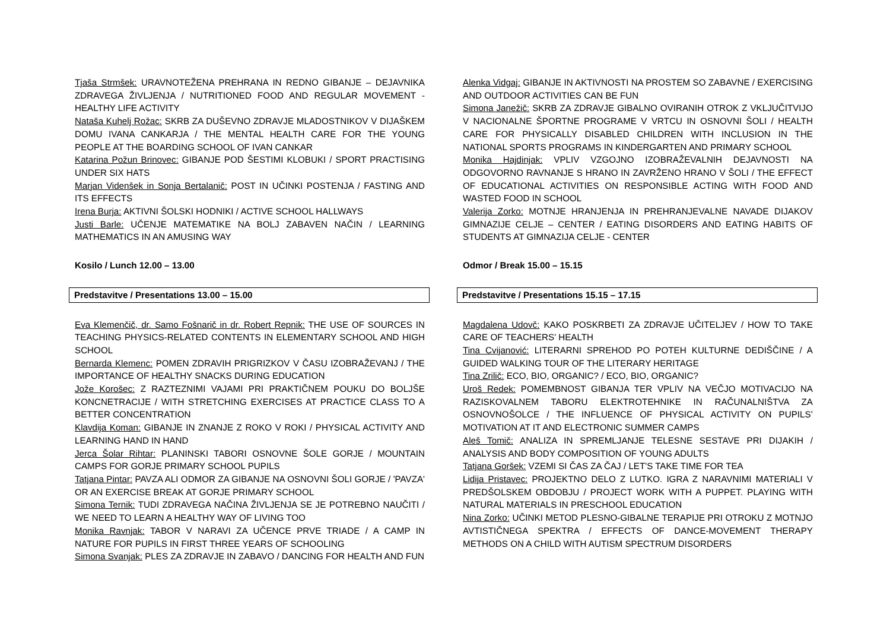Tjaša Strmšek: URAVNOTEŽENA PREHRANA IN REDNO GIBANJE – DEJAVNIKA ZDRAVEGA ŽIVLJENJA / NUTRITIONED FOOD AND REGULAR MOVEMENT - HEALTHY LIFE ACTIVITY
Nataša Kuhelj Rožac: SKRB ZA DUŠEVNO ZDRAVJE MLADOSTNIKOV V DIJAŠKEM DOMU IVANA CANKARJA / THE MENTAL HEALTH CARE FOR THE YOUNG PEOPLE AT THE BOARDING SCHOOL OF IVAN CANKAR
Katarina Požun Brinovec: GIBANJE POD ŠESTIMI KLOBUKI / SPORT PRACTISING UNDER SIX HATS
Marjan Videnšek in Sonja Bertalanič: POST IN UČINKI POSTENJA / FASTING AND ITS EFFECTS
Irena Burja: AKTIVNI ŠOLSKI HODNIKI / ACTIVE SCHOOL HALLWAYS
Justi Barle: UČENJE MATEMATIKE NA BOLJ ZABAVEN NAČIN / LEARNING MATHEMATICS IN AN AMUSING WAY
Kosilo / Lunch 12.00 – 13.00
Predstavitve / Presentations 13.00 – 15.00
Eva Klemenčič, dr. Samo Fošnarič in dr. Robert Repnik: THE USE OF SOURCES IN TEACHING PHYSICS-RELATED CONTENTS IN ELEMENTARY SCHOOL AND HIGH SCHOOL
Bernarda Klemenc: POMEN ZDRAVIH PRIGRIZKOV V ČASU IZOBRAŽEVANJ / THE IMPORTANCE OF HEALTHY SNACKS DURING EDUCATION
Jože Korošec: Z RAZTEZNIMI VAJAMI PRI PRAKTIČNEM POUKU DO BOLJŠE KONCNETRACIJE / WITH STRETCHING EXERCISES AT PRACTICE CLASS TO A BETTER CONCENTRATION
Klavdija Koman: GIBANJE IN ZNANJE Z ROKO V ROKI / PHYSICAL ACTIVITY AND LEARNING HAND IN HAND
Jerca Šolar Rihtar: PLANINSKI TABORI OSNOVNE ŠOLE GORJE / MOUNTAIN CAMPS FOR GORJE PRIMARY SCHOOL PUPILS
Tatjana Pintar: PAVZA ALI ODMOR ZA GIBANJE NA OSNOVNI ŠOLI GORJE / 'PAVZA' OR AN EXERCISE BREAK AT GORJE PRIMARY SCHOOL
Simona Ternik: TUDI ZDRAVEGA NAČINA ŽIVLJENJA SE JE POTREBNO NAUČITI / WE NEED TO LEARN A HEALTHY WAY OF LIVING TOO
Monika Ravnjak: TABOR V NARAVI ZA UČENCE PRVE TRIADE / A CAMP IN NATURE FOR PUPILS IN FIRST THREE YEARS OF SCHOOLING
Simona Svanjak: PLES ZA ZDRAVJE IN ZABAVO / DANCING FOR HEALTH AND FUN
Alenka Vidgaj: GIBANJE IN AKTIVNOSTI NA PROSTEM SO ZABAVNE / EXERCISING AND OUTDOOR ACTIVITIES CAN BE FUN
Simona Janežič: SKRB ZA ZDRAVJE GIBALNO OVIRANIH OTROK Z VKLJUČITVIJO V NACIONALNE ŠPORTNE PROGRAME V VRTCU IN OSNOVNI ŠOLI / HEALTH CARE FOR PHYSICALLY DISABLED CHILDREN WITH INCLUSION IN THE NATIONAL SPORTS PROGRAMS IN KINDERGARTEN AND PRIMARY SCHOOL
Monika Hajdinjak: VPLIV VZGOJNO IZOBRAŽEVALNIH DEJAVNOSTI NA ODGOVORNO RAVNANJE S HRANO IN ZAVRŽENO HRANO V ŠOLI / THE EFFECT OF EDUCATIONAL ACTIVITIES ON RESPONSIBLE ACTING WITH FOOD AND WASTED FOOD IN SCHOOL
Valerija Zorko: MOTNJE HRANJENJA IN PREHRANJEVALNE NAVADE DIJAKOV GIMNAZIJE CELJE – CENTER / EATING DISORDERS AND EATING HABITS OF STUDENTS AT GIMNAZIJA CELJE - CENTER
Odmor / Break 15.00 – 15.15
Predstavitve / Presentations 15.15 – 17.15
Magdalena Udovč: KAKO POSKRBETI ZA ZDRAVJE UČITELJEV / HOW TO TAKE CARE OF TEACHERS' HEALTH
Tina Cvijanović: LITERARNI SPREHOD PO POTEH KULTURNE DEDIŠČINE / A GUIDED WALKING TOUR OF THE LITERARY HERITAGE
Tina Zrilič: ECO, BIO, ORGANIC? / ECO, BIO, ORGANIC?
Uroš Redek: POMEMBNOST GIBANJA TER VPLIV NA VEČJO MOTIVACIJO NA RAZISKOVALNEM TABORU ELEKTROTEHNIKE IN RAČUNALNIŠTVA ZA OSNOVNOŠOLCE / THE INFLUENCE OF PHYSICAL ACTIVITY ON PUPILS’ MOTIVATION AT IT AND ELECTRONIC SUMMER CAMPS
Aleš Tomič: ANALIZA IN SPREMLJANJE TELESNE SESTAVE PRI DIJAKIH / ANALYSIS AND BODY COMPOSITION OF YOUNG ADULTS
Tatjana Goršek: VZEMI SI ČAS ZA ČAJ / LET'S TAKE TIME FOR TEA
Lidija Pristavec: PROJEKTNO DELO Z LUTKO. IGRA Z NARAVNIMI MATERIALI V PREDŠOLSKEM OBDOBJU / PROJECT WORK WITH A PUPPET. PLAYING WITH NATURAL MATERIALS IN PRESCHOOL EDUCATION
Nina Zorko: UČINKI METOD PLESNO-GIBALNE TERAPIJE PRI OTROKU Z MOTNJO AVTISTIČNEGA SPEKTRA / EFFECTS OF DANCE-MOVEMENT THERAPY METHODS ON A CHILD WITH AUTISM SPECTRUM DISORDERS